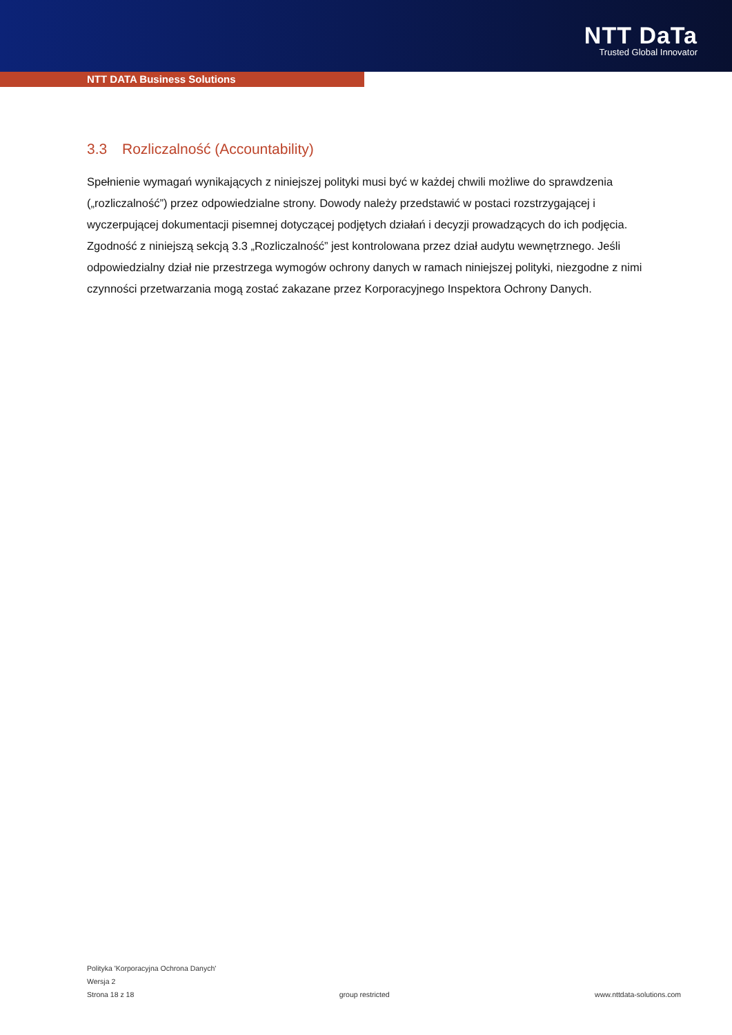NTT DaTa
Trusted Global Innovator
NTT DATA Business Solutions
3.3 Rozliczalność (Accountability)
Spełnienie wymagań wynikających z niniejszej polityki musi być w każdej chwili możliwe do sprawdzenia („rozliczalność”) przez odpowiedzialne strony. Dowody należy przedstawić w postaci rozstrzygającej i wyczerpującej dokumentacji pisemnej dotyczącej podjętych działań i decyzji prowadzących do ich podjęcia. Zgodność z niniejszą sekcją 3.3 „Rozliczalność” jest kontrolowana przez dział audytu wewnętrznego. Jeśli odpowiedzialny dział nie przestrzega wymogów ochrony danych w ramach niniejszej polityki, niezgodne z nimi czynności przetwarzania mogą zostać zakazane przez Korporacyjnego Inspektora Ochrony Danych.
Polityka 'Korporacyjna Ochrona Danych'
Wersja 2
Strona 18 z 18 group restricted www.nttdata-solutions.com